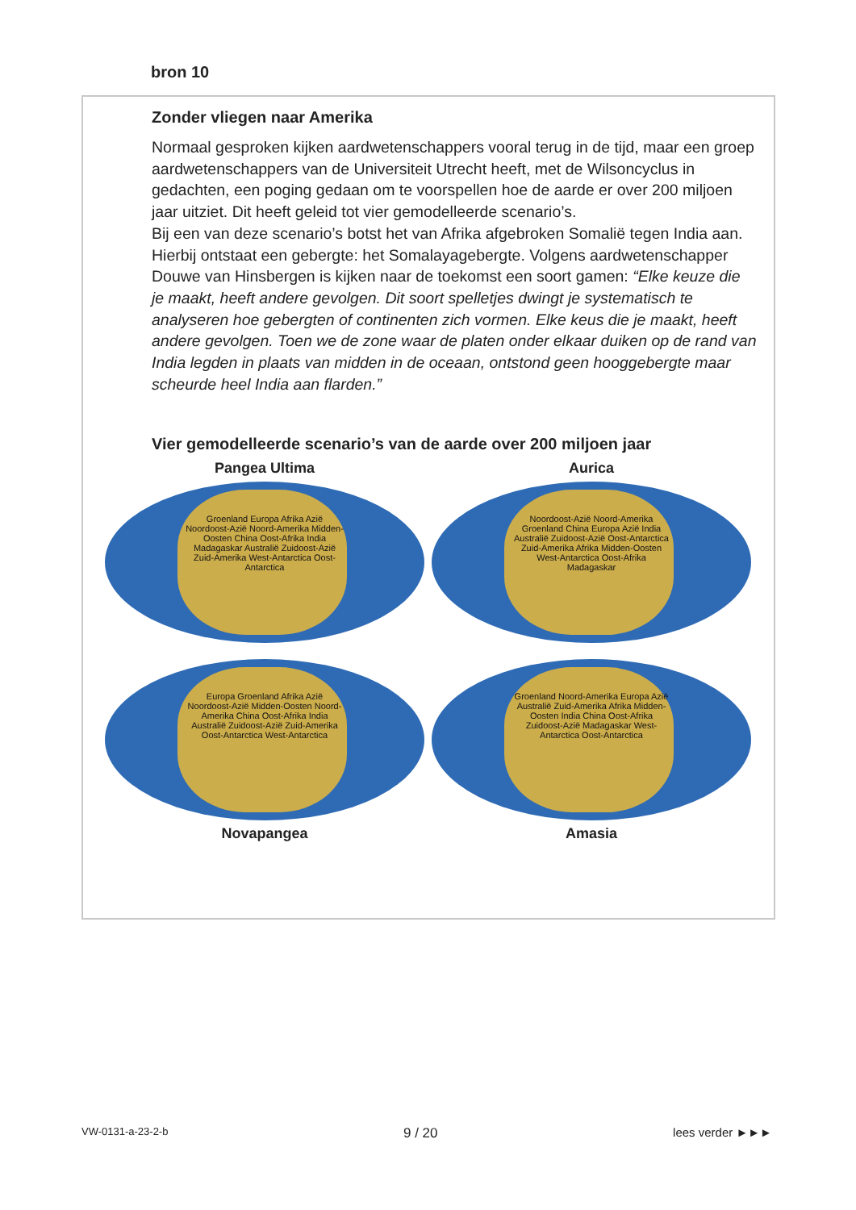bron 10
Zonder vliegen naar Amerika
Normaal gesproken kijken aardwetenschappers vooral terug in de tijd, maar een groep aardwetenschappers van de Universiteit Utrecht heeft, met de Wilsoncyclus in gedachten, een poging gedaan om te voorspellen hoe de aarde er over 200 miljoen jaar uitziet. Dit heeft geleid tot vier gemodelleerde scenario’s.
Bij een van deze scenario’s botst het van Afrika afgebroken Somalië tegen India aan. Hierbij ontstaat een gebergte: het Somalayagebergte. Volgens aardwetenschapper Douwe van Hinsbergen is kijken naar de toekomst een soort gamen: “Elke keuze die je maakt, heeft andere gevolgen. Dit soort spelletjes dwingt je systematisch te analyseren hoe gebergten of continenten zich vormen. Elke keus die je maakt, heeft andere gevolgen. Toen we de zone waar de platen onder elkaar duiken op de rand van India legden in plaats van midden in de oceaan, ontstond geen hooggebergte maar scheurde heel India aan flarden.”
Vier gemodelleerde scenario’s van de aarde over 200 miljoen jaar
Pangea Ultima
Groenland Europa Afrika Azië Noordoost-Azië Noord-Amerika Midden-Oosten China Oost-Afrika India Madagaskar Australië Zuidoost-Azië Zuid-Amerika West-Antarctica Oost-Antarctica
Aurica
Noordoost-Azië Noord-Amerika Groenland China Europa Azië India Australië Zuidoost-Azië Oost-Antarctica Zuid-Amerika Afrika Midden-Oosten West-Antarctica Oost-Afrika Madagaskar
Europa Groenland Afrika Azië Noordoost-Azië Midden-Oosten Noord-Amerika China Oost-Afrika India Australië Zuidoost-Azië Zuid-Amerika Oost-Antarctica West-Antarctica
Novapangea
Groenland Noord-Amerika Europa Azië Australië Zuid-Amerika Afrika Midden-Oosten India China Oost-Afrika Zuidoost-Azië Madagaskar West-Antarctica Oost-Antarctica
Amasia
VW-0131-a-23-2-b 9 / 20 lees verder ►►►